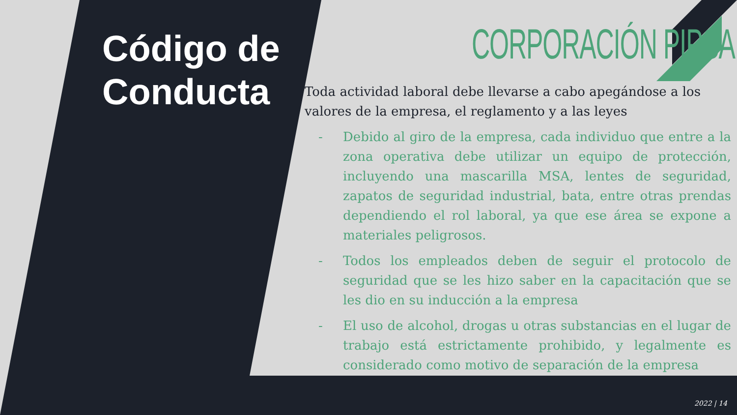Código de
Conducta
CORPORACIÓN PIPSA
Toda actividad laboral debe llevarse a cabo apegándose a los valores de la empresa, el reglamento y a las leyes
- Debido al giro de la empresa, cada individuo que entre a la zona operativa debe utilizar un equipo de protección, incluyendo una mascarilla MSA, lentes de seguridad, zapatos de seguridad industrial, bata, entre otras prendas dependiendo el rol laboral, ya que ese área se expone a materiales peligrosos.
- Todos los empleados deben de seguir el protocolo de seguridad que se les hizo saber en la capacitación que se les dio en su inducción a la empresa
- El uso de alcohol, drogas u otras substancias en el lugar de trabajo está estrictamente prohibido, y legalmente es considerado como motivo de separación de la empresa
2022 | 14